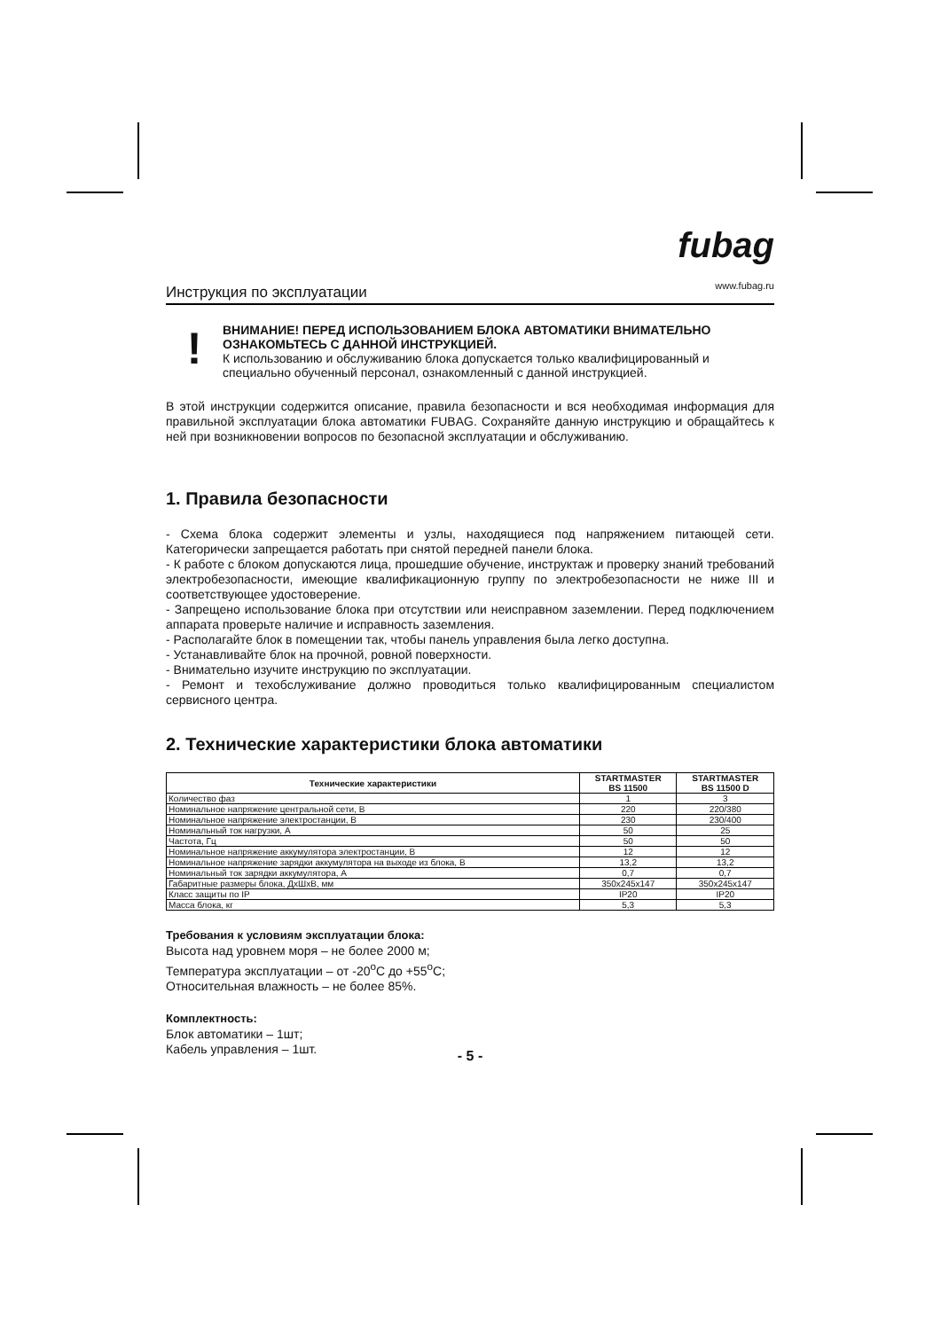Инструкция по эксплуатации
fubag
www.fubag.ru
!
ВНИМАНИЕ! ПЕРЕД ИСПОЛЬЗОВАНИЕМ БЛОКА АВТОМАТИКИ ВНИМАТЕЛЬНО ОЗНАКОМЬТЕСЬ С ДАННОЙ ИНСТРУКЦИЕЙ.
К использованию и обслуживанию блока допускается только квалифицированный и специально обученный персонал, ознакомленный с данной инструкцией.
В этой инструкции содержится описание, правила безопасности и вся необходимая информация для правильной эксплуатации блока автоматики FUBAG. Сохраняйте данную инструкцию и обращайтесь к ней при возникновении вопросов по безопасной эксплуатации и обслуживанию.
1. Правила безопасности
- Схема блока содержит элементы и узлы, находящиеся под напряжением питающей сети. Категорически запрещается работать при снятой передней панели блока.
- К работе с блоком допускаются лица, прошедшие обучение, инструктаж и проверку знаний требований электробезопасности, имеющие квалификационную группу по электробезопасности не ниже III и соответствующее удостоверение.
- Запрещено использование блока при отсутствии или неисправном заземлении. Перед подключением аппарата проверьте наличие и исправность заземления.
- Располагайте блок в помещении так, чтобы панель управления была легко доступна.
- Устанавливайте блок на прочной, ровной поверхности.
- Внимательно изучите инструкцию по эксплуатации.
- Ремонт и техобслуживание должно проводиться только квалифицированным специалистом сервисного центра.
2. Технические характеристики блока автоматики
| Технические характеристики | STARTMASTER BS 11500 | STARTMASTER BS 11500 D |
| --- | --- | --- |
| Количество фаз | 1 | 3 |
| Номинальное напряжение центральной сети, В | 220 | 220/380 |
| Номинальное напряжение электростанции, В | 230 | 230/400 |
| Номинальный ток нагрузки, А | 50 | 25 |
| Частота, Гц | 50 | 50 |
| Номинальное напряжение аккумулятора электростанции, В | 12 | 12 |
| Номинальное напряжение зарядки аккумулятора на выходе из блока, В | 13,2 | 13,2 |
| Номинальный ток зарядки аккумулятора, А | 0,7 | 0,7 |
| Габаритные размеры блока, ДхШхВ, мм | 350x245x147 | 350x245x147 |
| Класс защиты по IP | IP20 | IP20 |
| Масса блока, кг | 5,3 | 5,3 |
Требования к условиям эксплуатации блока:
Высота над уровнем моря – не более 2000 м;
Температура эксплуатации – от -20<sup>о</sup>С до +55<sup>о</sup>С;
Относительная влажность – не более 85%.
Комплектность:
Блок автоматики – 1шт;
Кабель управления – 1шт.
- 5 -